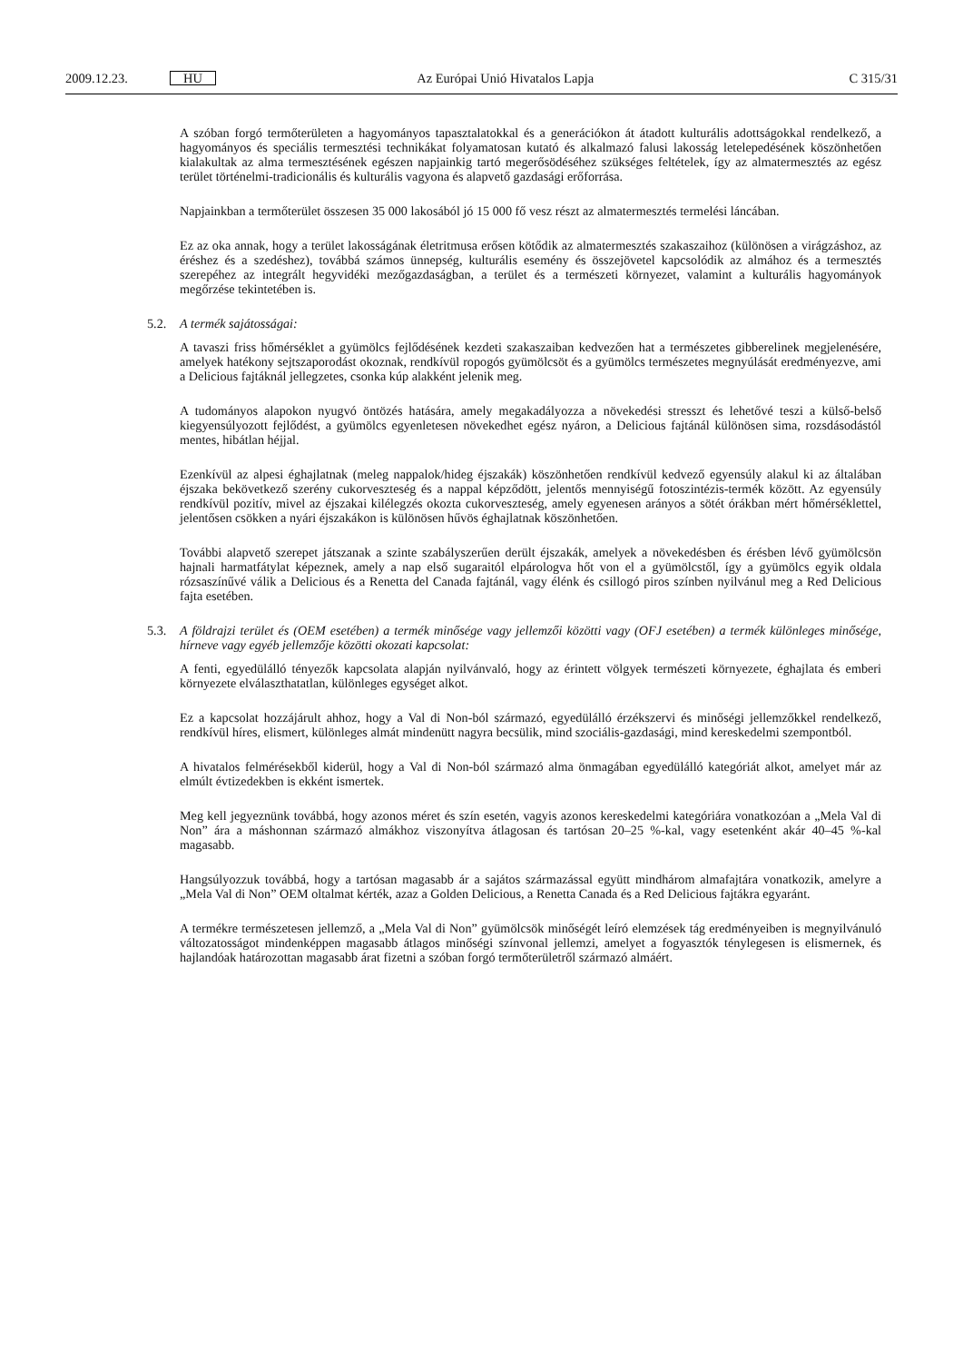2009.12.23. HU Az Európai Unió Hivatalos Lapja C 315/31
A szóban forgó termőterületen a hagyományos tapasztalatokkal és a generációkon át átadott kulturális adottságokkal rendelkező, a hagyományos és speciális termesztési technikákat folyamatosan kutató és alkalmazó falusi lakosság letelepedésének köszönhetően kialakultak az alma termesztésének egészen napjainkig tartó megerősödéséhez szükséges feltételek, így az almatermesztés az egész terület történelmi-tradicionális és kulturális vagyona és alapvető gazdasági erőforrása.
Napjainkban a termőterület összesen 35 000 lakosából jó 15 000 fő vesz részt az almatermesztés termelési láncában.
Ez az oka annak, hogy a terület lakosságának életritmusa erősen kötődik az almatermesztés szakaszaihoz (különösen a virágzáshoz, az éréshez és a szedéshez), továbbá számos ünnepség, kulturális esemény és összejövetel kapcsolódik az almához és a termesztés szerepéhez az integrált hegyvidéki mezőgazdaságban, a terület és a természeti környezet, valamint a kulturális hagyományok megőrzése tekintetében is.
5.2. A termék sajátosságai:
A tavaszi friss hőmérséklet a gyümölcs fejlődésének kezdeti szakaszaiban kedvezően hat a természetes gibberelinek megjelenésére, amelyek hatékony sejtszaporodást okoznak, rendkívül ropogós gyümölcsöt és a gyümölcs természetes megnyúlását eredményezve, ami a Delicious fajtáknál jellegzetes, csonka kúp alakként jelenik meg.
A tudományos alapokon nyugvó öntözés hatására, amely megakadályozza a növekedési stresszt és lehetővé teszi a külső-belső kiegyensúlyozott fejlődést, a gyümölcs egyenletesen növekedhet egész nyáron, a Delicious fajtánál különösen sima, rozsdásodástól mentes, hibátlan héjjal.
Ezenkívül az alpesi éghajlatnak (meleg nappalok/hideg éjszakák) köszönhetően rendkívül kedvező egyensúly alakul ki az általában éjszaka bekövetkező szerény cukorveszteség és a nappal képződött, jelentős mennyiségű fotoszintézis-termék között. Az egyensúly rendkívül pozitív, mivel az éjszakai kilélegzés okozta cukorveszteség, amely egyenesen arányos a sötét órákban mért hőmérséklettel, jelentősen csökken a nyári éjszakákon is különösen hűvös éghajlatnak köszönhetően.
További alapvető szerepet játszanak a szinte szabályszerűen derült éjszakák, amelyek a növekedésben és érésben lévő gyümölcsön hajnali harmatfátylat képeznek, amely a nap első sugaraitól elpárologva hőt von el a gyümölcstől, így a gyümölcs egyik oldala rózsaszínűvé válik a Delicious és a Renetta del Canada fajtánál, vagy élénk és csillogó piros színben nyilvánul meg a Red Delicious fajta esetében.
5.3. A földrajzi terület és (OEM esetében) a termék minősége vagy jellemzői közötti vagy (OFJ esetében) a termék különleges minősége, hírneve vagy egyéb jellemzője közötti okozati kapcsolat:
A fenti, egyedülálló tényezők kapcsolata alapján nyilvánvaló, hogy az érintett völgyek természeti környezete, éghajlata és emberi környezete elválaszthatatlan, különleges egységet alkot.
Ez a kapcsolat hozzájárult ahhoz, hogy a Val di Non-ból származó, egyedülálló érzékszervi és minőségi jellemzőkkel rendelkező, rendkívül híres, elismert, különleges almát mindenütt nagyra becsülik, mind szociális-gazdasági, mind kereskedelmi szempontból.
A hivatalos felmérésekből kiderül, hogy a Val di Non-ból származó alma önmagában egyedülálló kategóriát alkot, amelyet már az elmúlt évtizedekben is ekként ismertek.
Meg kell jegyeznünk továbbá, hogy azonos méret és szín esetén, vagyis azonos kereskedelmi kategóriára vonatkozóan a „Mela Val di Non” ára a máshonnan származó almákhoz viszonyítva átlagosan és tartósan 20–25 %-kal, vagy esetenként akár 40–45 %-kal magasabb.
Hangsúlyozzuk továbbá, hogy a tartósan magasabb ár a sajátos származással együtt mindhárom almafajtára vonatkozik, amelyre a „Mela Val di Non” OEM oltalmat kérték, azaz a Golden Delicious, a Renetta Canada és a Red Delicious fajtákra egyaránt.
A termékre természetesen jellemző, a „Mela Val di Non” gyümölcsök minőségét leíró elemzések tág eredményeiben is megnyilvánuló változatosságot mindenképpen magasabb átlagos minőségi színvonal jellemzi, amelyet a fogyasztók ténylegesen is elismernek, és hajlandóak határozottan magasabb árat fizetni a szóban forgó termőterületről származó almáért.